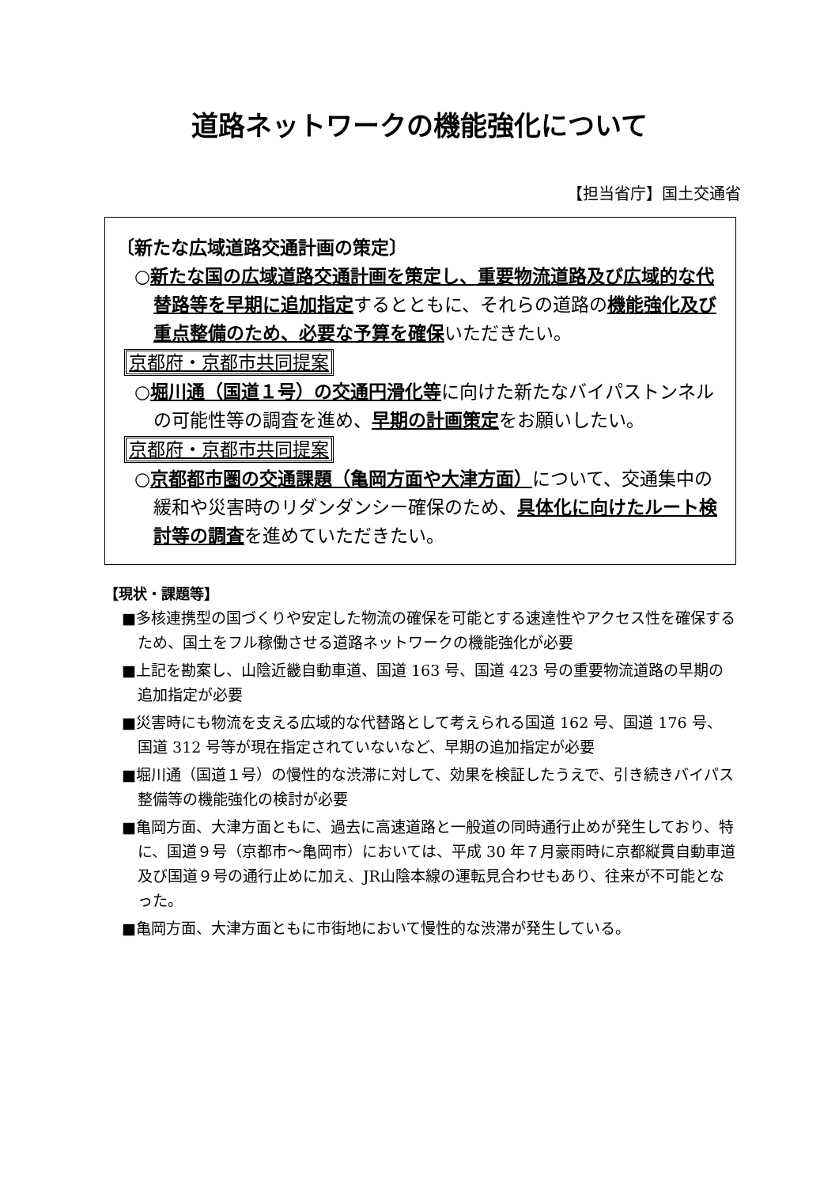道路ネットワークの機能強化について
【担当省庁】国土交通省
〔新たな広域道路交通計画の策定〕
○新たな国の広域道路交通計画を策定し、重要物流道路及び広域的な代替路等を早期に追加指定するとともに、それらの道路の機能強化及び重点整備のため、必要な予算を確保いただきたい。
京都府・京都市共同提案
○堀川通（国道１号）の交通円滑化等に向けた新たなバイパストンネルの可能性等の調査を進め、早期の計画策定をお願いしたい。
京都府・京都市共同提案
○京都都市圏の交通課題（亀岡方面や大津方面）について、交通集中の緩和や災害時のリダンダンシー確保のため、具体化に向けたルート検討等の調査を進めていただきたい。
【現状・課題等】
■多核連携型の国づくりや安定した物流の確保を可能とする速達性やアクセス性を確保するため、国土をフル稼働させる道路ネットワークの機能強化が必要
■上記を勘案し、山陰近畿自動車道、国道 163 号、国道 423 号の重要物流道路の早期の追加指定が必要
■災害時にも物流を支える広域的な代替路として考えられる国道 162 号、国道 176 号、国道 312 号等が現在指定されていないなど、早期の追加指定が必要
■堀川通（国道１号）の慢性的な渋滞に対して、効果を検証したうえで、引き続きバイパス整備等の機能強化の検討が必要
■亀岡方面、大津方面ともに、過去に高速道路と一般道の同時通行止めが発生しており、特に、国道９号（京都市～亀岡市）においては、平成 30 年７月豪雨時に京都縦貫自動車道及び国道９号の通行止めに加え、JR山陰本線の運転見合わせもあり、往来が不可能となった。
■亀岡方面、大津方面ともに市街地において慢性的な渋滞が発生している。